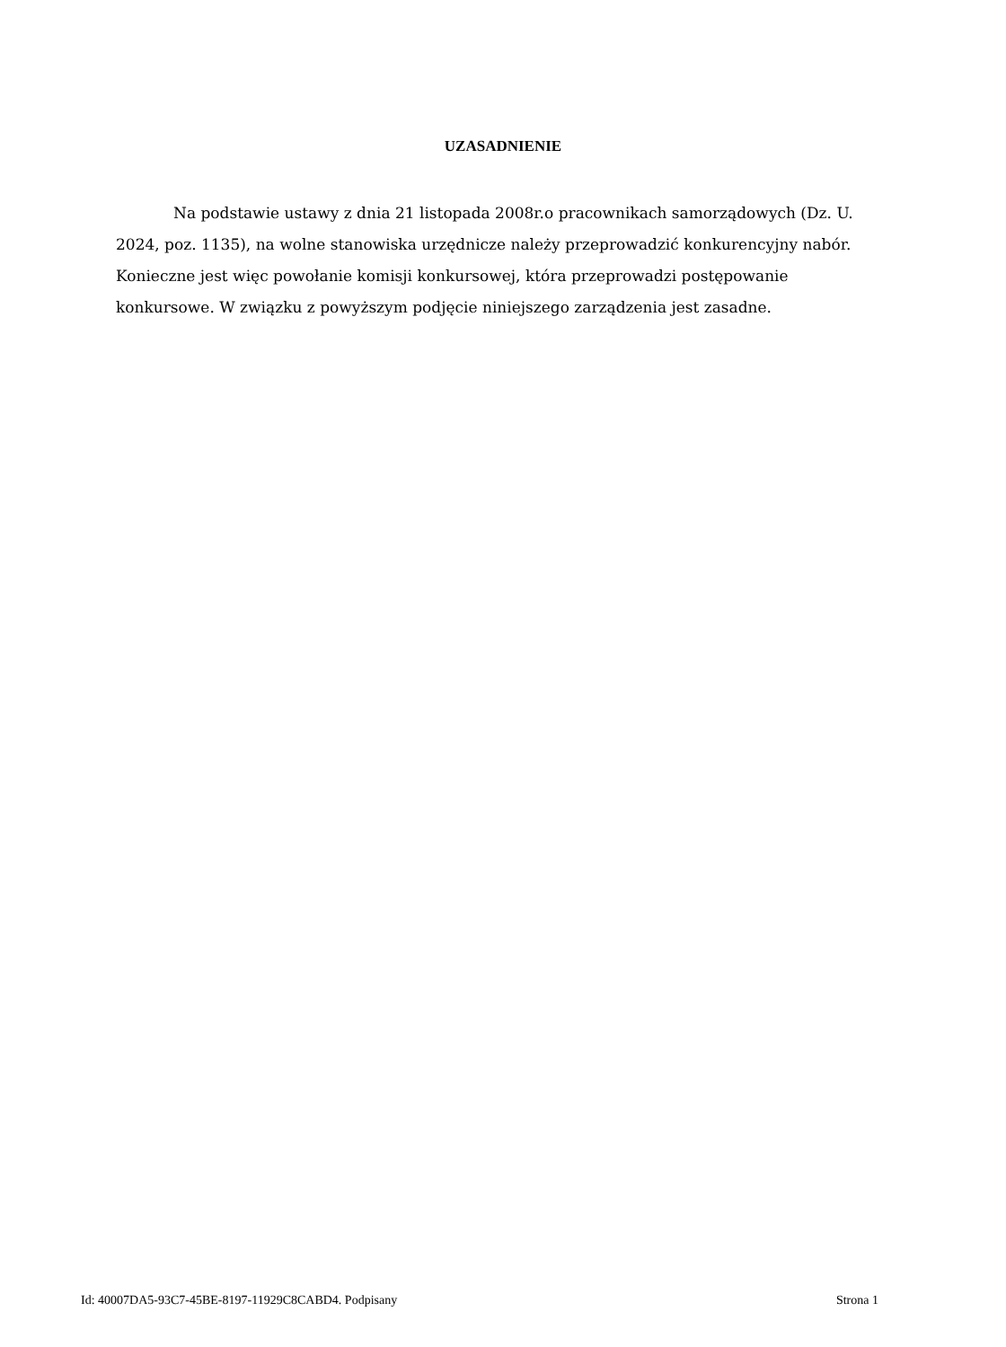UZASADNIENIE
Na podstawie ustawy z dnia 21 listopada 2008r.o pracownikach samorządowych (Dz. U. 2024, poz. 1135), na wolne stanowiska urzędnicze należy przeprowadzić konkurencyjny nabór.
Konieczne jest więc powołanie komisji konkursowej, która przeprowadzi postępowanie konkursowe. W związku z powyższym podjęcie niniejszego zarządzenia jest zasadne.
Id: 40007DA5-93C7-45BE-8197-11929C8CABD4. Podpisany Strona 1